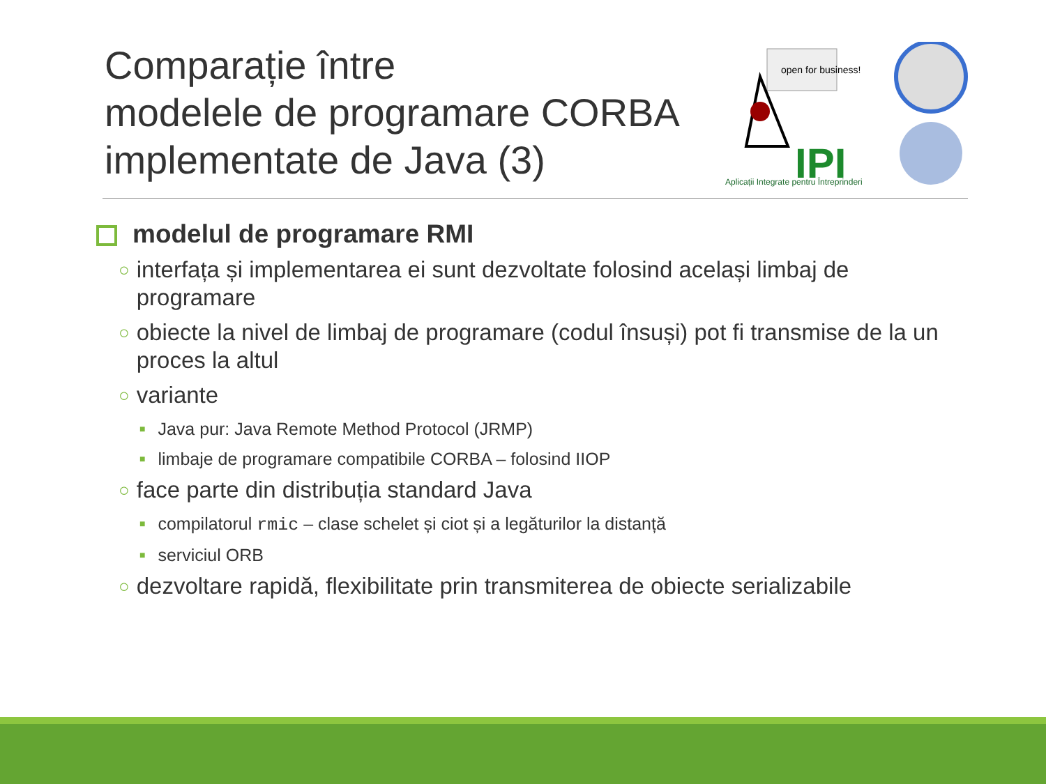Comparație între
modelele de programare CORBA
implementate de Java (3)
open for business!
IPI
Aplicații Integrate pentru Întreprinderi
modelul de programare RMI
○ interfața și implementarea ei sunt dezvoltate folosind același limbaj de programare
○ obiecte la nivel de limbaj de programare (codul însuși) pot fi transmise de la un proces la altul
○ variante
■ Java pur: Java Remote Method Protocol (JRMP)
■ limbaje de programare compatibile CORBA – folosind IIOP
○ face parte din distribuția standard Java
■ compilatorul rmic – clase schelet și ciot și a legăturilor la distanță
■ serviciul ORB
○ dezvoltare rapidă, flexibilitate prin transmiterea de obiecte serializabile